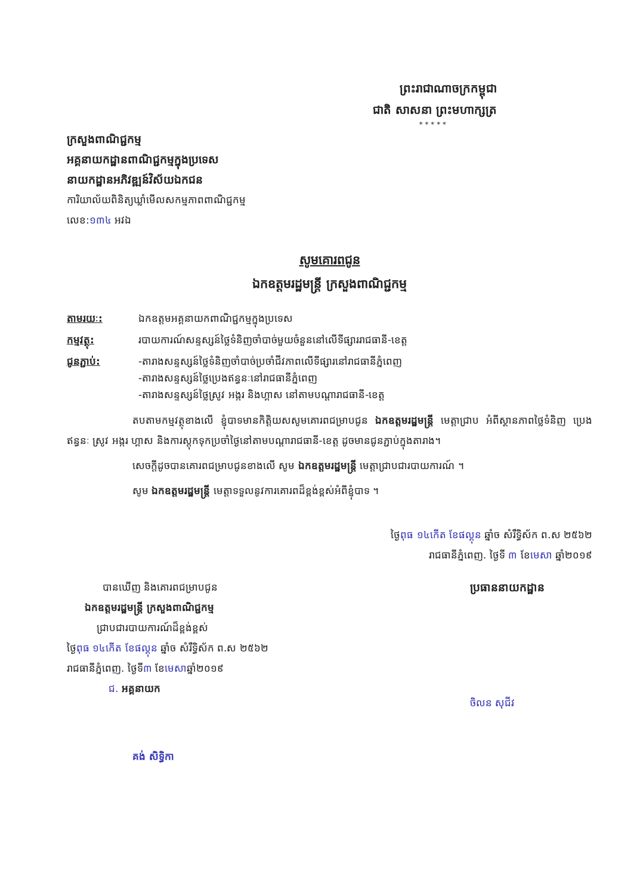ព្រះរាជាណាចក្រកម្ពុជា
ជាតិ សាសនា ព្រះមហាក្សត្រ
* * * * *
ក្រសួងពាណិជ្ជកម្ម
អគ្គនាយកដ្ឋានពាណិជ្ជកម្មក្នុងប្រទេស
នាយកដ្ឋានអភិវឌ្ឍន៍វិស័យឯកជន
ការិយាល័យពិនិត្យឃ្លាំមើលសកម្មភាពពាណិជ្ជកម្ម
លេខ:១៣៤ អវឯ
សូមគោរពជូន
ឯកឧត្តមរដ្ឋមន្ត្រី ក្រសួងពាណិជ្ជកម្ម
| តាមរយៈ: | ឯកឧត្តមអគ្គនាយកពាណិជ្ជកម្មក្នុងប្រទេស |
| កម្មវត្ថុ: | របាយការណ៍សន្ទស្សន៍ថ្លៃទំនិញចាំបាច់មួយចំនួននៅលើទីផ្សាររាជធានី-ខេត្ត |
| ជូនភ្ជាប់: | -តារាងសន្ទស្សន៍ថ្លៃទំនិញចាំបាច់ប្រចាំជីវភាពលើទីផ្សារនៅរាជធានីភ្នំពេញ -តារាងសន្ទស្សន៍ថ្លៃប្រេងឥន្ធនៈនៅរាជធានីភ្នំពេញ -តារាងសន្ទស្សន៍ថ្លៃស្រូវ អង្ករ និងហ្គាស នៅតាមបណ្តារាជធានី-ខេត្ត |
តបតាមកម្មវត្ថុខាងលើ ខ្ញុំបាទមានកិត្តិយសសូមគោរពជម្រាបជូន ឯកឧត្តមរដ្ឋមន្ត្រី មេត្តាជ្រាប អំពីស្ថានភាពថ្លៃទំនិញ ប្រេងឥន្ធនៈ ស្រូវ អង្ករ ហ្គាស និងការស្តុកទុកប្រចាំថ្ងៃនៅតាមបណ្តារាជធានី-ខេត្ត ដូចមានជូនភ្ជាប់ក្នុងតារាង។
សេចក្តីដូចបានគោរពជម្រាបជូនខាងលើ សូម ឯកឧត្តមរដ្ឋមន្ត្រី មេត្តាជ្រាបជារបាយការណ៍ ។
សូម ឯកឧត្តមរដ្ឋមន្ត្រី មេត្តាទទួលនូវការគោរពដ៏ខ្ពង់ខ្ពស់អំពីខ្ញុំបាទ ។
ថ្ងៃពុធ ១៤កើត ខែផល្គុន ឆ្នាំច សំរឹទ្ធិស័ក ព.ស ២៥៦២
រាជធានីភ្នំពេញ. ថ្ងៃទី ៣ ខែមេសា ឆ្នាំ២០១៩
បានឃើញ និងគោរពជម្រាបជូន
ឯកឧត្តមរដ្ឋមន្ត្រី ក្រសួងពាណិជ្ជកម្ម
ជ្រាបជារបាយការណ៍ដ៏ខ្ពង់ខ្ពស់
ថ្ងៃពុធ ១៤កើត ខែផល្គុន ឆ្នាំច សំរឹទ្ធិស័ក ព.ស ២៥៦២
រាជធានីភ្នំពេញ. ថ្ងៃទី៣ ខែមេសាឆ្នាំ២០១៩
ជ. អគ្គនាយក
គង់ សិទ្ធិកា
ប្រធាននាយកដ្ឋាន
ចិលន សុជីវ